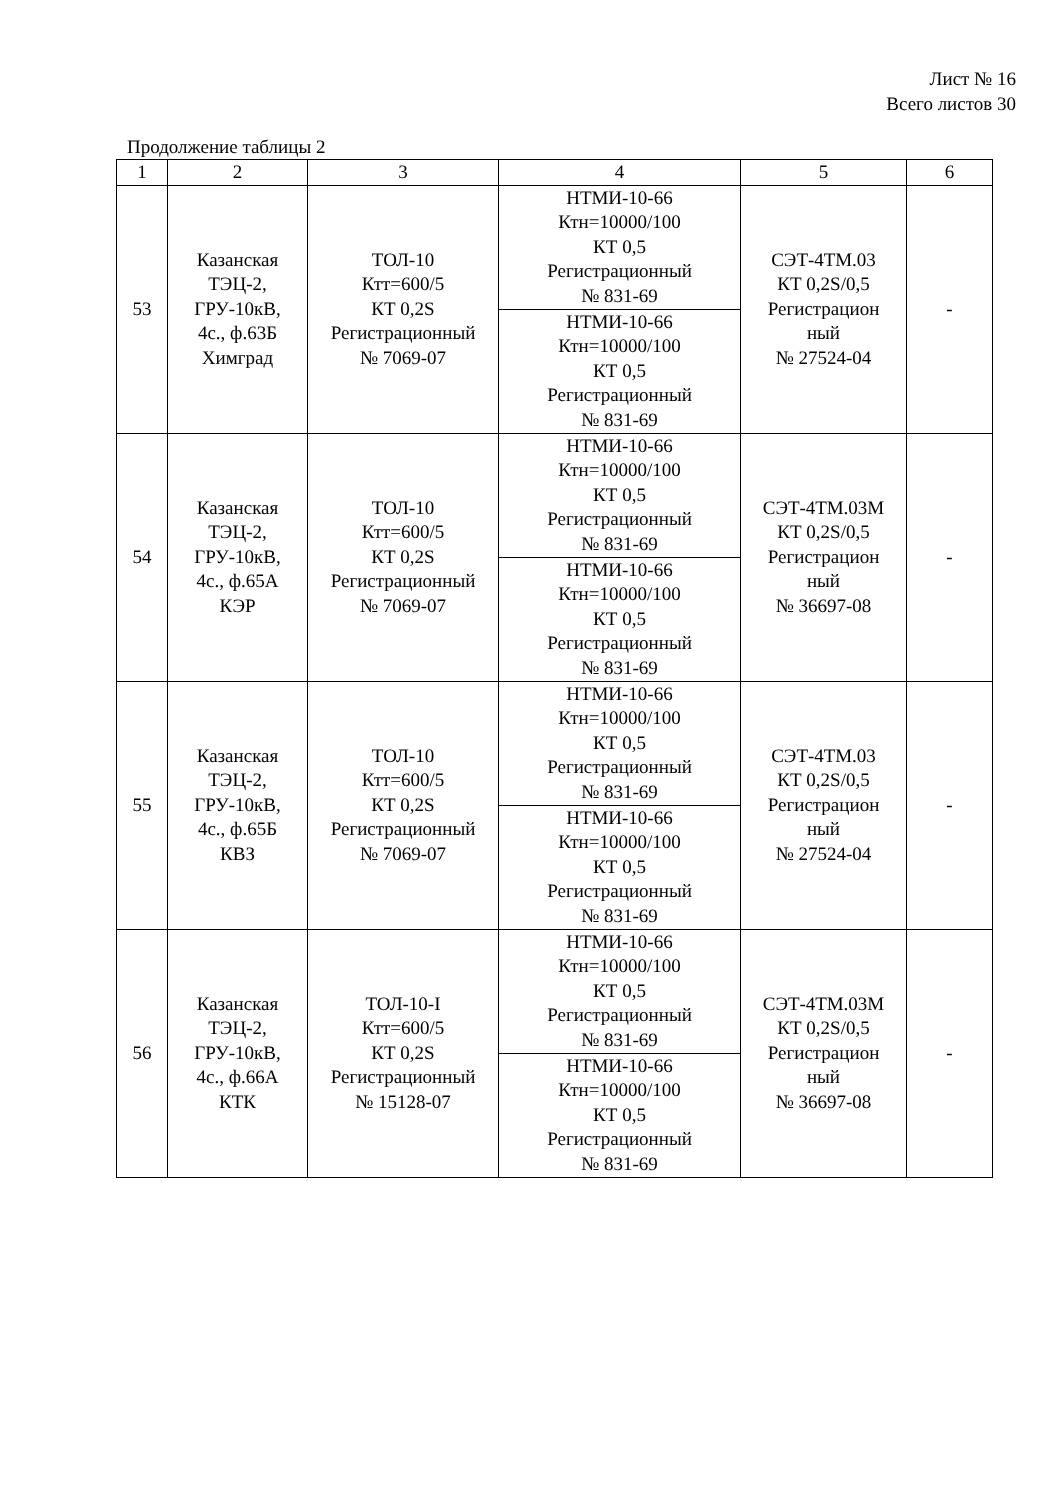Лист № 16
Всего листов 30
Продолжение таблицы 2
| 1 | 2 | 3 | 4 | 5 | 6 |
| --- | --- | --- | --- | --- | --- |
| 53 | Казанская ТЭЦ-2, ГРУ-10кВ, 4с., ф.63Б Химград | ТОЛ-10 Ктт=600/5 КТ 0,2S Регистрационный № 7069-07 | НТМИ-10-66 Ктн=10000/100 КТ 0,5 Регистрационный № 831-69 | СЭТ-4ТМ.03 КТ 0,2S/0,5 Регистрацион ный № 27524-04 | - |
| | | | НТМИ-10-66 Ктн=10000/100 КТ 0,5 Регистрационный № 831-69 | | |
| 54 | Казанская ТЭЦ-2, ГРУ-10кВ, 4с., ф.65А КЭР | ТОЛ-10 Ктт=600/5 КТ 0,2S Регистрационный № 7069-07 | НТМИ-10-66 Ктн=10000/100 КТ 0,5 Регистрационный № 831-69 | СЭТ-4ТМ.03М КТ 0,2S/0,5 Регистрацион ный № 36697-08 | - |
| | | | НТМИ-10-66 Ктн=10000/100 КТ 0,5 Регистрационный № 831-69 | | |
| 55 | Казанская ТЭЦ-2, ГРУ-10кВ, 4с., ф.65Б КВЗ | ТОЛ-10 Ктт=600/5 КТ 0,2S Регистрационный № 7069-07 | НТМИ-10-66 Ктн=10000/100 КТ 0,5 Регистрационный № 831-69 | СЭТ-4ТМ.03 КТ 0,2S/0,5 Регистрацион ный № 27524-04 | - |
| | | | НТМИ-10-66 Ктн=10000/100 КТ 0,5 Регистрационный № 831-69 | | |
| 56 | Казанская ТЭЦ-2, ГРУ-10кВ, 4с., ф.66А КТК | ТОЛ-10-I Ктт=600/5 КТ 0,2S Регистрационный № 15128-07 | НТМИ-10-66 Ктн=10000/100 КТ 0,5 Регистрационный № 831-69 | СЭТ-4ТМ.03М КТ 0,2S/0,5 Регистрацион ный № 36697-08 | - |
| | | | НТМИ-10-66 Ктн=10000/100 КТ 0,5 Регистрационный № 831-69 | | |